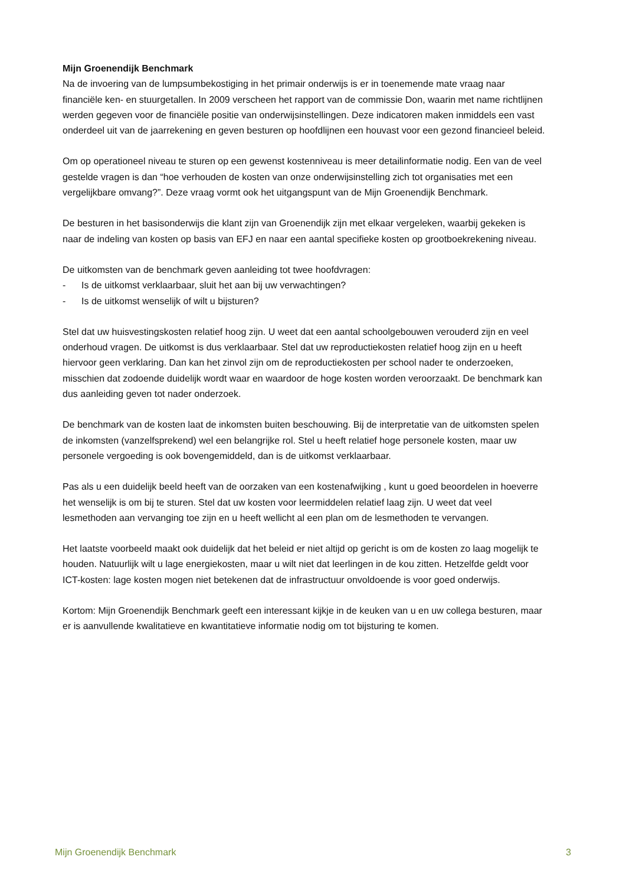Mijn Groenendijk Benchmark
Na de invoering van de lumpsumbekostiging in het primair onderwijs is er in toenemende mate vraag naar financiële ken- en stuurgetallen. In 2009 verscheen het rapport van de commissie Don, waarin met name richtlijnen werden gegeven voor de financiële positie van onderwijsinstellingen. Deze indicatoren maken inmiddels een vast onderdeel uit van de jaarrekening en geven besturen op hoofdlijnen een houvast voor een gezond financieel beleid.
Om op operationeel niveau te sturen op een gewenst kostenniveau is meer detailinformatie nodig. Een van de veel gestelde vragen is dan “hoe verhouden de kosten van onze onderwijsinstelling zich tot organisaties met een vergelijkbare omvang?”. Deze vraag vormt ook het uitgangspunt van de Mijn Groenendijk Benchmark.
De besturen in het basisonderwijs die klant zijn van Groenendijk zijn met elkaar vergeleken, waarbij gekeken is naar de indeling van kosten op basis van EFJ en naar een aantal specifieke kosten op grootboekrekening niveau.
De uitkomsten van de benchmark geven aanleiding tot twee hoofdvragen:
- Is de uitkomst verklaarbaar, sluit het aan bij uw verwachtingen?
- Is de uitkomst wenselijk of wilt u bijsturen?
Stel dat uw huisvestingskosten relatief hoog zijn. U weet dat een aantal schoolgebouwen verouderd zijn en veel onderhoud vragen. De uitkomst is dus verklaarbaar. Stel dat uw reproductiekosten relatief hoog zijn en u heeft hiervoor geen verklaring. Dan kan het zinvol zijn om de reproductiekosten per school nader te onderzoeken, misschien dat zodoende duidelijk wordt waar en waardoor de hoge kosten worden veroorzaakt. De benchmark kan dus aanleiding geven tot nader onderzoek.
De benchmark van de kosten laat de inkomsten buiten beschouwing. Bij de interpretatie van de uitkomsten spelen de inkomsten (vanzelfsprekend) wel een belangrijke rol. Stel u heeft relatief hoge personele kosten, maar uw personele vergoeding is ook bovengemiddeld, dan is de uitkomst verklaarbaar.
Pas als u een duidelijk beeld heeft van de oorzaken van een kostenafwijking , kunt u goed beoordelen in hoeverre het wenselijk is om bij te sturen. Stel dat uw kosten voor leermiddelen relatief laag zijn. U weet dat veel lesmethoden aan vervanging toe zijn en u heeft wellicht al een plan om de lesmethoden te vervangen.
Het laatste voorbeeld maakt ook duidelijk dat het beleid er niet altijd op gericht is om de kosten zo laag mogelijk te houden. Natuurlijk wilt u lage energiekosten, maar u wilt niet dat leerlingen in de kou zitten. Hetzelfde geldt voor ICT-kosten: lage kosten mogen niet betekenen dat de infrastructuur onvoldoende is voor goed onderwijs.
Kortom: Mijn Groenendijk Benchmark geeft een interessant kijkje in de keuken van u en uw collega besturen, maar er is aanvullende kwalitatieve en kwantitatieve informatie nodig om tot bijsturing te komen.
Mijn Groenendijk Benchmark 3